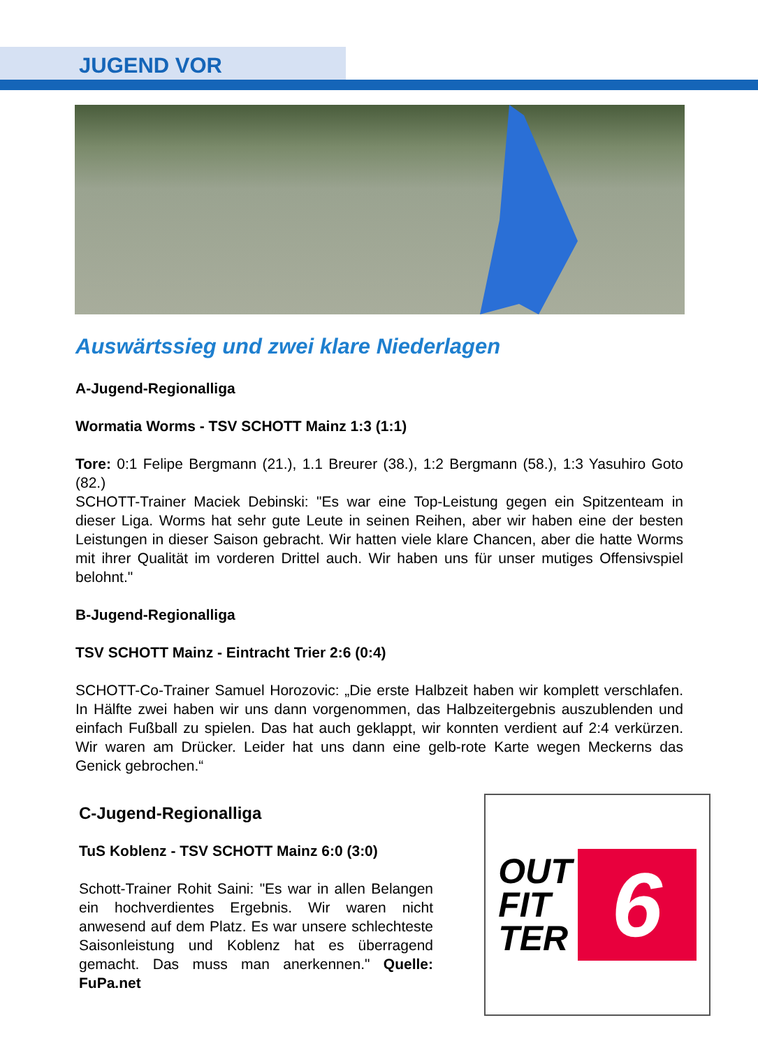JUGEND VOR
Auswärtssieg und zwei klare Niederlagen
A-Jugend-Regionalliga
Wormatia Worms - TSV SCHOTT Mainz 1:3 (1:1)
Tore: 0:1 Felipe Bergmann (21.), 1.1 Breurer (38.), 1:2 Bergmann (58.), 1:3 Yasuhiro Goto (82.)
SCHOTT-Trainer Maciek Debinski: "Es war eine Top-Leistung gegen ein Spitzenteam in dieser Liga. Worms hat sehr gute Leute in seinen Reihen, aber wir haben eine der besten Leistungen in dieser Saison gebracht. Wir hatten viele klare Chancen, aber die hatte Worms mit ihrer Qualität im vorderen Drittel auch. Wir haben uns für unser mutiges Offensivspiel belohnt."
B-Jugend-Regionalliga
TSV SCHOTT Mainz - Eintracht Trier 2:6 (0:4)
SCHOTT-Co-Trainer Samuel Horozovic: „Die erste Halbzeit haben wir komplett verschlafen. In Hälfte zwei haben wir uns dann vorgenommen, das Halbzeitergebnis auszublenden und einfach Fußball zu spielen. Das hat auch geklappt, wir konnten verdient auf 2:4 verkürzen. Wir waren am Drücker. Leider hat uns dann eine gelb-rote Karte wegen Meckerns das Genick gebrochen.“
C-Jugend-Regionalliga
TuS Koblenz - TSV SCHOTT Mainz 6:0 (3:0)
Schott-Trainer Rohit Saini: "Es war in allen Belangen ein hochverdientes Ergebnis. Wir waren nicht anwesend auf dem Platz. Es war unsere schlechteste Saisonleistung und Koblenz hat es überragend gemacht. Das muss man anerkennen." Quelle: FuPa.net
OUT
FIT
TER
6